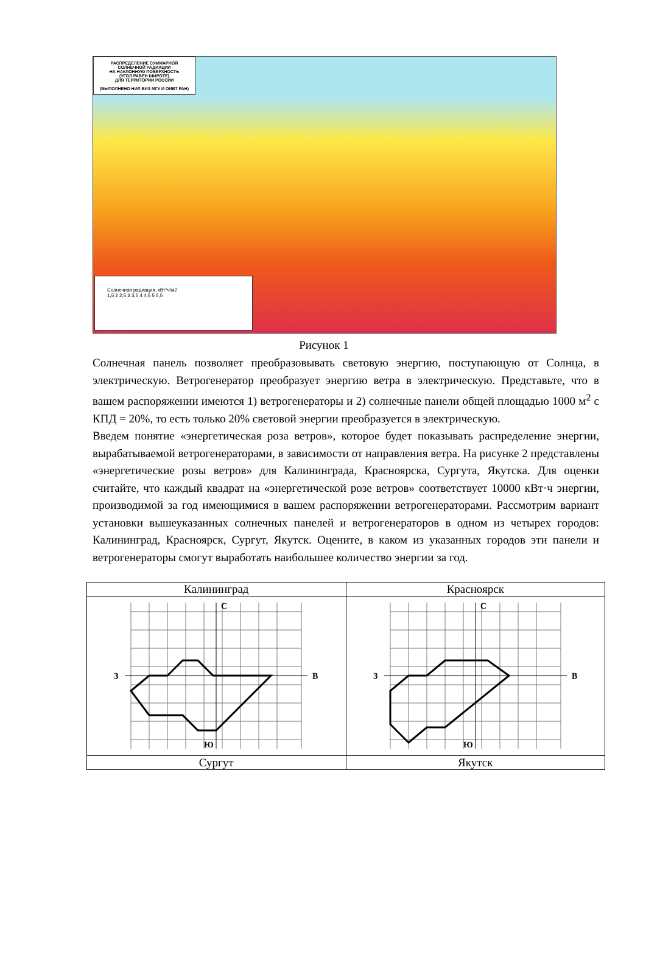РАСПРЕДЕЛЕНИЕ СУММАРНОЙ
СОЛНЕЧНОЙ РАДИАЦИИ
НА НАКЛОННУЮ ПОВЕРХНОСТЬ
(УГОЛ РАВЕН ШИРОТЕ)
ДЛЯ ТЕРРИТОРИИ РОССИИ
(ВЫПОЛНЕНО НИЛ ВИЗ МГУ И ОИВТ РАН)
Солнечная радиация, кВт*ч/м2
1,5 2 2,5 3 3,5 4 4,5 5 5,5
Рисунок 1
Солнечная панель позволяет преобразовывать световую энергию, поступающую от Солнца, в электрическую. Ветрогенератор преобразует энергию ветра в электрическую. Представьте, что в вашем распоряжении имеются 1) ветрогенераторы и 2) солнечные панели общей площадью 1000 м<sup>2</sup> с КПД = 20%, то есть только 20% световой энергии преобразуется в электрическую.
Введем понятие «энергетическая роза ветров», которое будет показывать распределение энергии, вырабатываемой ветрогенераторами, в зависимости от направления ветра. На рисунке 2 представлены «энергетические розы ветров» для Калининграда, Красноярска, Сургута, Якутска. Для оценки считайте, что каждый квадрат на «энергетической розе ветров» соответствует 10000 кВт·ч энергии, производимой за год имеющимися в вашем распоряжении ветрогенераторами. Рассмотрим вариант установки вышеуказанных солнечных панелей и ветрогенераторов в одном из четырех городов: Калининград, Красноярск, Сургут, Якутск. Оцените, в каком из указанных городов эти панели и ветрогенераторы смогут выработать наибольшее количество энергии за год.
| Калининград | Красноярск |
| С З В Ю | С З В Ю |
| Сургут | Якутск |